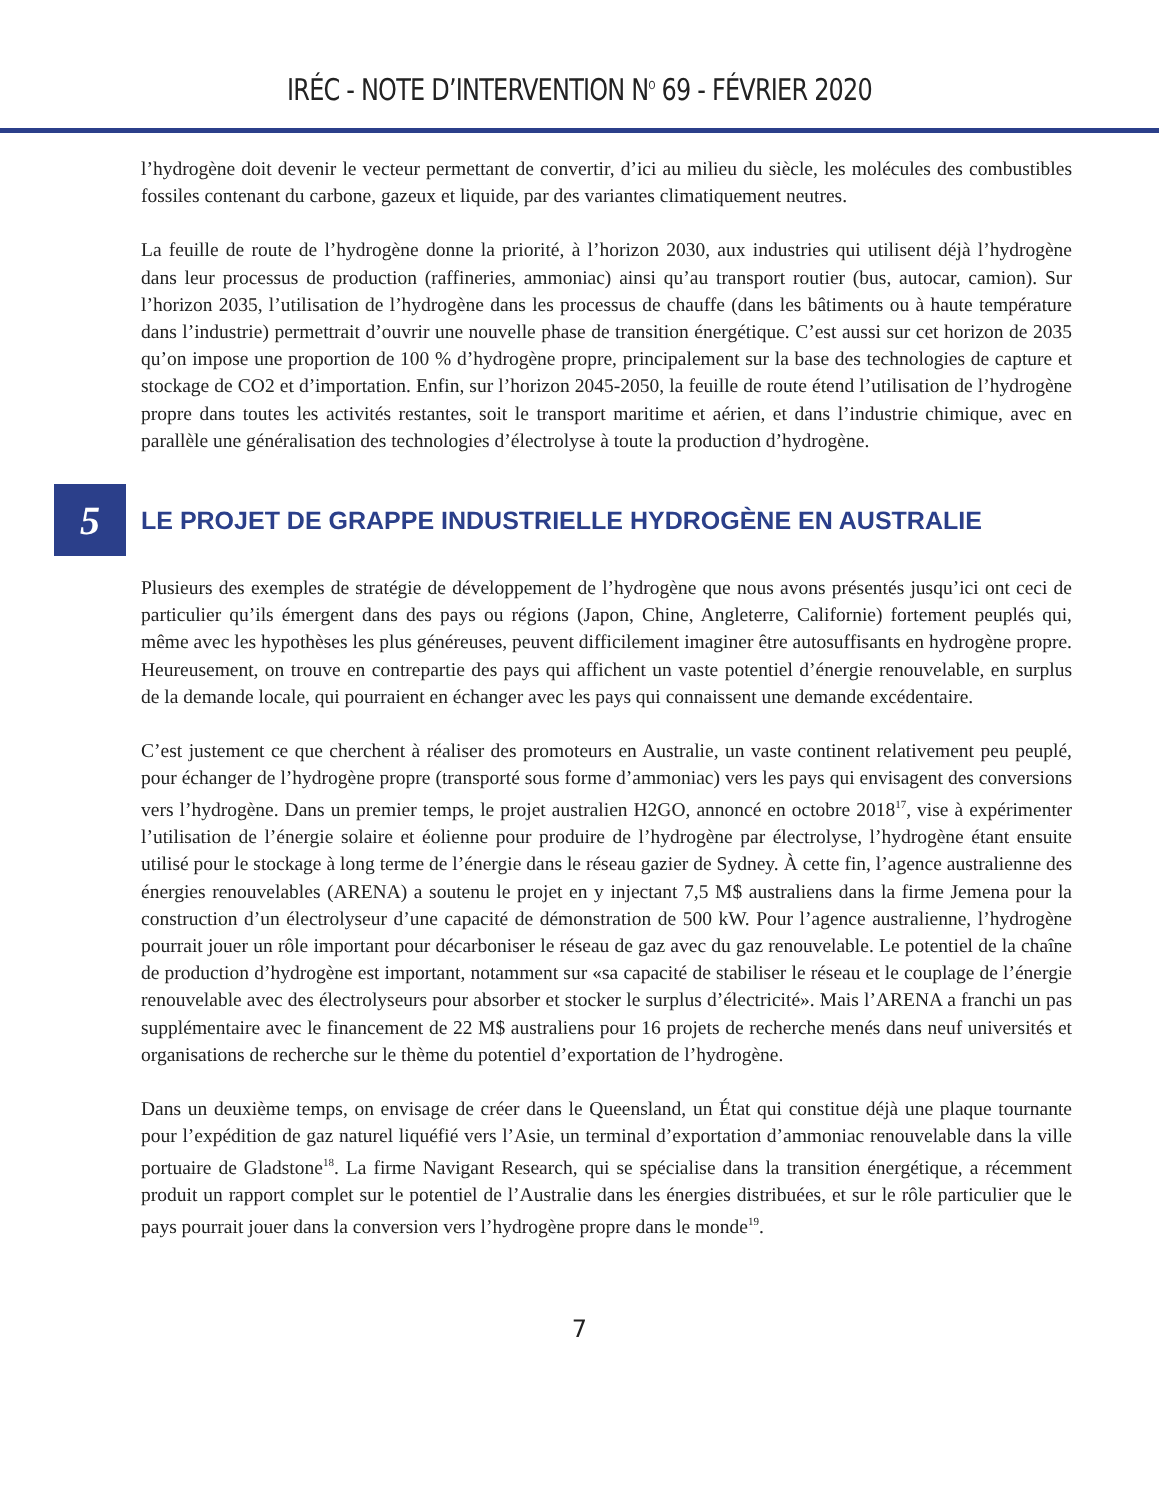IRÉC - NOTE D’INTERVENTION N<sup>O</sup> 69 - FÉVRIER 2020
l’hydrogène doit devenir le vecteur permettant de convertir, d’ici au milieu du siècle, les molécules des combustibles fossiles contenant du carbone, gazeux et liquide, par des variantes climatiquement neutres.
La feuille de route de l’hydrogène donne la priorité, à l’horizon 2030, aux industries qui utilisent déjà l’hydrogène dans leur processus de production (raffineries, ammoniac) ainsi qu’au transport routier (bus, autocar, camion). Sur l’horizon 2035, l’utilisation de l’hydrogène dans les processus de chauffe (dans les bâtiments ou à haute température dans l’industrie) permettrait d’ouvrir une nouvelle phase de transition énergétique. C’est aussi sur cet horizon de 2035 qu’on impose une proportion de 100 % d’hydrogène propre, principalement sur la base des technologies de capture et stockage de CO2 et d’importation. Enfin, sur l’horizon 2045-2050, la feuille de route étend l’utilisation de l’hydrogène propre dans toutes les activités restantes, soit le transport maritime et aérien, et dans l’industrie chimique, avec en parallèle une généralisation des technologies d’électrolyse à toute la production d’hydrogène.
5
LE PROJET DE GRAPPE INDUSTRIELLE HYDROGÈNE EN AUSTRALIE
Plusieurs des exemples de stratégie de développement de l’hydrogène que nous avons présentés jusqu’ici ont ceci de particulier qu’ils émergent dans des pays ou régions (Japon, Chine, Angleterre, Californie) fortement peuplés qui, même avec les hypothèses les plus généreuses, peuvent difficilement imaginer être autosuffisants en hydrogène propre. Heureusement, on trouve en contrepartie des pays qui affichent un vaste potentiel d’énergie renouvelable, en surplus de la demande locale, qui pourraient en échanger avec les pays qui connaissent une demande excédentaire.
C’est justement ce que cherchent à réaliser des promoteurs en Australie, un vaste continent relativement peu peuplé, pour échanger de l’hydrogène propre (transporté sous forme d’ammoniac) vers les pays qui envisagent des conversions vers l’hydrogène. Dans un premier temps, le projet australien H2GO, annoncé en octobre 2018<sup>17</sup>, vise à expérimenter l’utilisation de l’énergie solaire et éolienne pour produire de l’hydrogène par électrolyse, l’hydrogène étant ensuite utilisé pour le stockage à long terme de l’énergie dans le réseau gazier de Sydney. À cette fin, l’agence australienne des énergies renouvelables (ARENA) a soutenu le projet en y injectant 7,5 M$ australiens dans la firme Jemena pour la construction d’un électrolyseur d’une capacité de démonstration de 500 kW. Pour l’agence australienne, l’hydrogène pourrait jouer un rôle important pour décarboniser le réseau de gaz avec du gaz renouvelable. Le potentiel de la chaîne de production d’hydrogène est important, notamment sur «sa capacité de stabiliser le réseau et le couplage de l’énergie renouvelable avec des électrolyseurs pour absorber et stocker le surplus d’électricité». Mais l’ARENA a franchi un pas supplémentaire avec le financement de 22 M$ australiens pour 16 projets de recherche menés dans neuf universités et organisations de recherche sur le thème du potentiel d’exportation de l’hydrogène.
Dans un deuxième temps, on envisage de créer dans le Queensland, un État qui constitue déjà une plaque tournante pour l’expédition de gaz naturel liquéfié vers l’Asie, un terminal d’exportation d’ammoniac renouvelable dans la ville portuaire de Gladstone<sup>18</sup>. La firme Navigant Research, qui se spécialise dans la transition énergétique, a récemment produit un rapport complet sur le potentiel de l’Australie dans les énergies distribuées, et sur le rôle particulier que le pays pourrait jouer dans la conversion vers l’hydrogène propre dans le monde<sup>19</sup>.
7